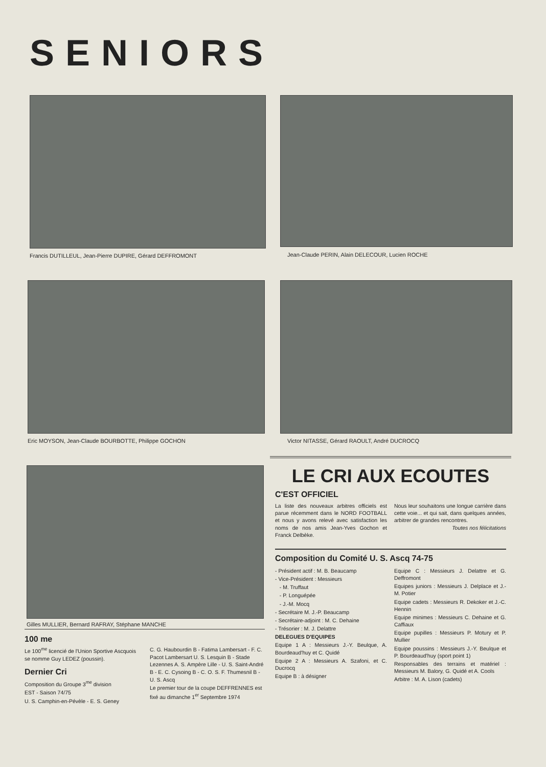SENIORS
Francis DUTILLEUL, Jean-Pierre DUPIRE, Gérard DEFFROMONT
Jean-Claude PERIN, Alain DELECOUR, Lucien ROCHE
Eric MOYSON, Jean-Claude BOURBOTTE, Philippe GOCHON
Victor NITASSE, Gérard RAOULT, André DUCROCQ
Gilles MULLIER, Bernard RAFRAY, Stéphane MANCHE
LE CRI AUX ECOUTES
C'EST OFFICIEL
La liste des nouveaux arbitres officiels est parue récemment dans le NORD FOOTBALL et nous y avons relevé avec satisfaction les noms de nos amis Jean-Yves Gochon et Franck Delbèke.
Nous leur souhaitons une longue carrière dans cette voie... et qui sait, dans quelques années, arbitrer de grandes rencontres.
Toutes nos félicitations
Composition du Comité U. S. Ascq 74-75
- Président actif : M. B. Beaucamp
- Vice-Président : Messieurs
- M. Truffaut
- P. Longuépée
- J.-M. Mocq
- Secrétaire M. J.-P. Beaucamp
- Secrétaire-adjoint : M. C. Dehaine
- Trésorier : M. J. Delattre
DELEGUES D'EQUIPES
Equipe 1 A : Messieurs J.-Y. Beulque, A. Bourdeaud'huy et C. Quidé
Equipe 2 A : Messieurs A. Szafoni, et C. Ducrocq
Equipe B : à désigner
Equipe C : Messieurs J. Delattre et G. Deffromont
Equipes juniors : Messieurs J. Delplace et J.-M. Potier
Equipe cadets : Messieurs R. Dekoker et J.-C. Hennin
Equipe minimes : Messieurs C. Dehaine et G. Caffiaux
Equipe pupilles : Messieurs P. Motury et P. Mullier
Equipe poussins : Messieurs J.-Y. Beulque et P. Bourdeaud'huy (sport point 1)
Responsables des terrains et matériel : Messieurs M. Balory, G. Quidé et A. Cools
Arbitre : M. A. Lison (cadets)
100 me
Le 100<sup>me</sup> licencié de l'Union Sportive Ascquois se nomme Guy LEDEZ (poussin).
Dernier Cri
Composition du Groupe 3<sup>me</sup> division
EST - Saison 74/75
U. S. Camphin-en-Pévèle - E. S. Geney
C. G. Haubourdin B - Fatima Lambersart - F. C. Pacot Lambersart U. S. Lesquin B - Stade Lezennes A. S. Ampère Lille - U. S. Saint-André B - E. C. Cysoing B - C. O. S. F. Thumesnil B - U. S. Ascq
Le premier tour de la coupe DEFFRENNES est fixé au dimanche 1<sup>er</sup> Septembre 1974